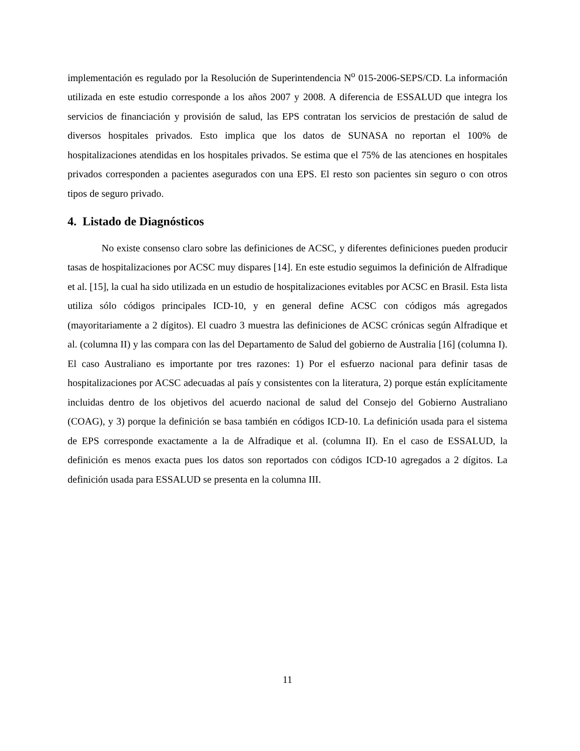implementación es regulado por la Resolución de Superintendencia N<sup>o</sup> 015-2006-SEPS/CD. La información utilizada en este estudio corresponde a los años 2007 y 2008. A diferencia de ESSALUD que integra los servicios de financiación y provisión de salud, las EPS contratan los servicios de prestación de salud de diversos hospitales privados. Esto implica que los datos de SUNASA no reportan el 100% de hospitalizaciones atendidas en los hospitales privados. Se estima que el 75% de las atenciones en hospitales privados corresponden a pacientes asegurados con una EPS. El resto son pacientes sin seguro o con otros tipos de seguro privado.
4. Listado de Diagnósticos
No existe consenso claro sobre las definiciones de ACSC, y diferentes definiciones pueden producir tasas de hospitalizaciones por ACSC muy dispares [14]. En este estudio seguimos la definición de Alfradique et al. [15], la cual ha sido utilizada en un estudio de hospitalizaciones evitables por ACSC en Brasil. Esta lista utiliza sólo códigos principales ICD-10, y en general define ACSC con códigos más agregados (mayoritariamente a 2 dígitos). El cuadro 3 muestra las definiciones de ACSC crónicas según Alfradique et al. (columna II) y las compara con las del Departamento de Salud del gobierno de Australia [16] (columna I). El caso Australiano es importante por tres razones: 1) Por el esfuerzo nacional para definir tasas de hospitalizaciones por ACSC adecuadas al país y consistentes con la literatura, 2) porque están explícitamente incluidas dentro de los objetivos del acuerdo nacional de salud del Consejo del Gobierno Australiano (COAG), y 3) porque la definición se basa también en códigos ICD-10. La definición usada para el sistema de EPS corresponde exactamente a la de Alfradique et al. (columna II). En el caso de ESSALUD, la definición es menos exacta pues los datos son reportados con códigos ICD-10 agregados a 2 dígitos. La definición usada para ESSALUD se presenta en la columna III.
11